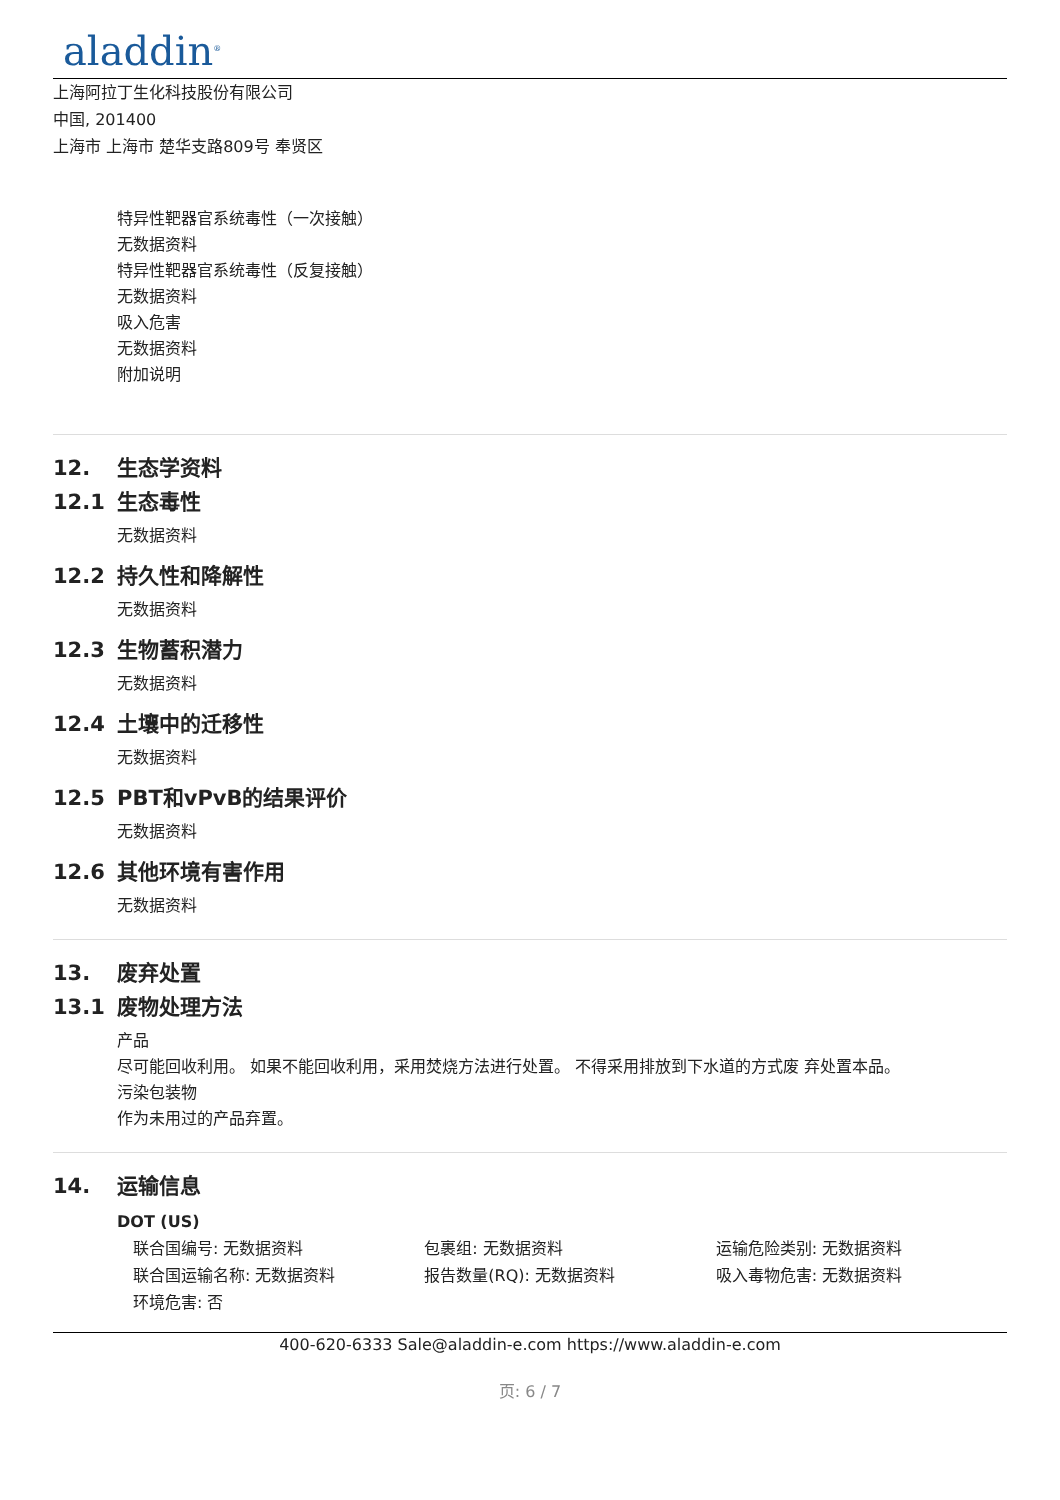aladdin<sup>®</sup>
上海阿拉丁生化科技股份有限公司
中国, 201400
上海市 上海市 楚华支路809号 奉贤区
特异性靶器官系统毒性（一次接触）
无数据资料
特异性靶器官系统毒性（反复接触）
无数据资料
吸入危害
无数据资料
附加说明
12. 生态学资料
12.1 生态毒性
无数据资料
12.2 持久性和降解性
无数据资料
12.3 生物蓄积潜力
无数据资料
12.4 土壤中的迁移性
无数据资料
12.5 PBT和vPvB的结果评价
无数据资料
12.6 其他环境有害作用
无数据资料
13. 废弃处置
13.1 废物处理方法
产品
尽可能回收利用。 如果不能回收利用，采用焚烧方法进行处置。 不得采用排放到下水道的方式废 弃处置本品。
污染包装物
作为未用过的产品弃置。
14. 运输信息
DOT (US)
联合国编号: 无数据资料
包裹组: 无数据资料
运输危险类别: 无数据资料
联合国运输名称: 无数据资料
报告数量(RQ): 无数据资料
吸入毒物危害: 无数据资料
环境危害: 否
400-620-6333 Sale@aladdin-e.com https://www.aladdin-e.com
页: 6 / 7